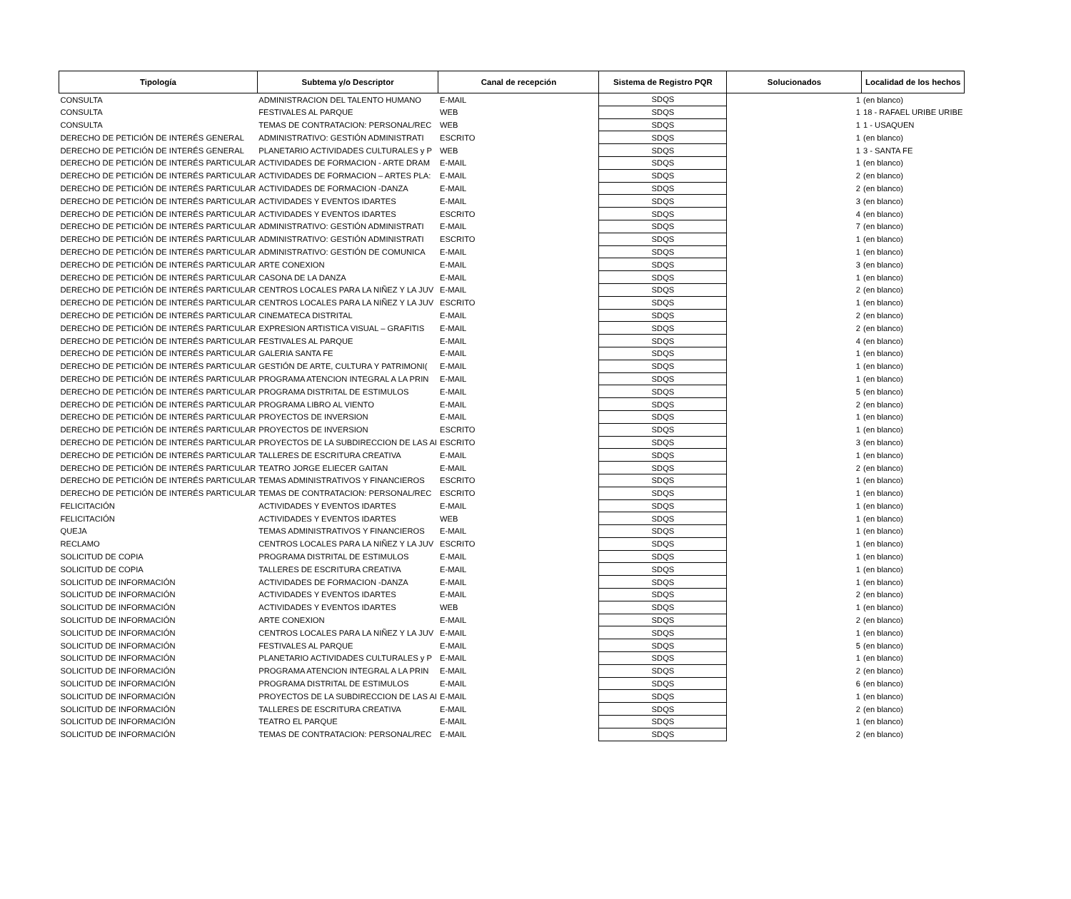| Tipología | Subtema y/o Descriptor | Canal de recepción | Sistema de Registro PQR | Solucionados | Localidad de los hechos |
| --- | --- | --- | --- | --- | --- |
| CONSULTA | ADMINISTRACION DEL TALENTO HUMANO | E-MAIL | SDQS | 1 | (en blanco) |
| CONSULTA | FESTIVALES AL PARQUE | WEB | SDQS | 1 | 18 - RAFAEL URIBE URIBE |
| CONSULTA | TEMAS DE CONTRATACION: PERSONAL/REC | WEB | SDQS | 1 | 1 - USAQUEN |
| DERECHO DE PETICIÓN DE INTERÉS GENERAL | ADMINISTRATIVO: GESTIÓN ADMINISTRATI | ESCRITO | SDQS | 1 | (en blanco) |
| DERECHO DE PETICIÓN DE INTERÉS GENERAL | PLANETARIO ACTIVIDADES CULTURALES y P | WEB | SDQS | 1 | 3 - SANTA FE |
| DERECHO DE PETICIÓN DE INTERÉS PARTICULAR | ACTIVIDADES DE FORMACION - ARTE DRAM | E-MAIL | SDQS | 1 | (en blanco) |
| DERECHO DE PETICIÓN DE INTERÉS PARTICULAR | ACTIVIDADES DE FORMACION – ARTES PLA: | E-MAIL | SDQS | 2 | (en blanco) |
| DERECHO DE PETICIÓN DE INTERÉS PARTICULAR | ACTIVIDADES DE FORMACION -DANZA | E-MAIL | SDQS | 2 | (en blanco) |
| DERECHO DE PETICIÓN DE INTERÉS PARTICULAR | ACTIVIDADES Y EVENTOS IDARTES | E-MAIL | SDQS | 3 | (en blanco) |
| DERECHO DE PETICIÓN DE INTERÉS PARTICULAR | ACTIVIDADES Y EVENTOS IDARTES | ESCRITO | SDQS | 4 | (en blanco) |
| DERECHO DE PETICIÓN DE INTERÉS PARTICULAR | ADMINISTRATIVO: GESTIÓN ADMINISTRATI | E-MAIL | SDQS | 7 | (en blanco) |
| DERECHO DE PETICIÓN DE INTERÉS PARTICULAR | ADMINISTRATIVO: GESTIÓN ADMINISTRATI | ESCRITO | SDQS | 1 | (en blanco) |
| DERECHO DE PETICIÓN DE INTERÉS PARTICULAR | ADMINISTRATIVO: GESTIÓN DE COMUNICA | E-MAIL | SDQS | 1 | (en blanco) |
| DERECHO DE PETICIÓN DE INTERÉS PARTICULAR | ARTE CONEXION | E-MAIL | SDQS | 3 | (en blanco) |
| DERECHO DE PETICIÓN DE INTERÉS PARTICULAR | CASONA DE LA DANZA | E-MAIL | SDQS | 1 | (en blanco) |
| DERECHO DE PETICIÓN DE INTERÉS PARTICULAR | CENTROS LOCALES PARA LA NIÑEZ Y LA JUV | E-MAIL | SDQS | 2 | (en blanco) |
| DERECHO DE PETICIÓN DE INTERÉS PARTICULAR | CENTROS LOCALES PARA LA NIÑEZ Y LA JUV | ESCRITO | SDQS | 1 | (en blanco) |
| DERECHO DE PETICIÓN DE INTERÉS PARTICULAR | CINEMATECA DISTRITAL | E-MAIL | SDQS | 2 | (en blanco) |
| DERECHO DE PETICIÓN DE INTERÉS PARTICULAR | EXPRESION ARTISTICA VISUAL – GRAFITIS | E-MAIL | SDQS | 2 | (en blanco) |
| DERECHO DE PETICIÓN DE INTERÉS PARTICULAR | FESTIVALES AL PARQUE | E-MAIL | SDQS | 4 | (en blanco) |
| DERECHO DE PETICIÓN DE INTERÉS PARTICULAR | GALERIA SANTA FE | E-MAIL | SDQS | 1 | (en blanco) |
| DERECHO DE PETICIÓN DE INTERÉS PARTICULAR | GESTIÓN DE ARTE, CULTURA Y PATRIMONI( | E-MAIL | SDQS | 1 | (en blanco) |
| DERECHO DE PETICIÓN DE INTERÉS PARTICULAR | PROGRAMA ATENCION INTEGRAL A LA PRIN | E-MAIL | SDQS | 1 | (en blanco) |
| DERECHO DE PETICIÓN DE INTERÉS PARTICULAR | PROGRAMA DISTRITAL DE ESTIMULOS | E-MAIL | SDQS | 5 | (en blanco) |
| DERECHO DE PETICIÓN DE INTERÉS PARTICULAR | PROGRAMA LIBRO AL VIENTO | E-MAIL | SDQS | 2 | (en blanco) |
| DERECHO DE PETICIÓN DE INTERÉS PARTICULAR | PROYECTOS DE INVERSION | E-MAIL | SDQS | 1 | (en blanco) |
| DERECHO DE PETICIÓN DE INTERÉS PARTICULAR | PROYECTOS DE INVERSION | ESCRITO | SDQS | 1 | (en blanco) |
| DERECHO DE PETICIÓN DE INTERÉS PARTICULAR | PROYECTOS DE LA SUBDIRECCION DE LAS AI | ESCRITO | SDQS | 3 | (en blanco) |
| DERECHO DE PETICIÓN DE INTERÉS PARTICULAR | TALLERES DE ESCRITURA CREATIVA | E-MAIL | SDQS | 1 | (en blanco) |
| DERECHO DE PETICIÓN DE INTERÉS PARTICULAR | TEATRO JORGE ELIECER GAITAN | E-MAIL | SDQS | 2 | (en blanco) |
| DERECHO DE PETICIÓN DE INTERÉS PARTICULAR | TEMAS ADMINISTRATIVOS Y FINANCIEROS | ESCRITO | SDQS | 1 | (en blanco) |
| DERECHO DE PETICIÓN DE INTERÉS PARTICULAR | TEMAS DE CONTRATACION: PERSONAL/REC | ESCRITO | SDQS | 1 | (en blanco) |
| FELICITACIÓN | ACTIVIDADES Y EVENTOS IDARTES | E-MAIL | SDQS | 1 | (en blanco) |
| FELICITACIÓN | ACTIVIDADES Y EVENTOS IDARTES | WEB | SDQS | 1 | (en blanco) |
| QUEJA | TEMAS ADMINISTRATIVOS Y FINANCIEROS | E-MAIL | SDQS | 1 | (en blanco) |
| RECLAMO | CENTROS LOCALES PARA LA NIÑEZ Y LA JUV | ESCRITO | SDQS | 1 | (en blanco) |
| SOLICITUD DE COPIA | PROGRAMA DISTRITAL DE ESTIMULOS | E-MAIL | SDQS | 1 | (en blanco) |
| SOLICITUD DE COPIA | TALLERES DE ESCRITURA CREATIVA | E-MAIL | SDQS | 1 | (en blanco) |
| SOLICITUD DE INFORMACIÓN | ACTIVIDADES DE FORMACION -DANZA | E-MAIL | SDQS | 1 | (en blanco) |
| SOLICITUD DE INFORMACIÓN | ACTIVIDADES Y EVENTOS IDARTES | E-MAIL | SDQS | 2 | (en blanco) |
| SOLICITUD DE INFORMACIÓN | ACTIVIDADES Y EVENTOS IDARTES | WEB | SDQS | 1 | (en blanco) |
| SOLICITUD DE INFORMACIÓN | ARTE CONEXION | E-MAIL | SDQS | 2 | (en blanco) |
| SOLICITUD DE INFORMACIÓN | CENTROS LOCALES PARA LA NIÑEZ Y LA JUV | E-MAIL | SDQS | 1 | (en blanco) |
| SOLICITUD DE INFORMACIÓN | FESTIVALES AL PARQUE | E-MAIL | SDQS | 5 | (en blanco) |
| SOLICITUD DE INFORMACIÓN | PLANETARIO ACTIVIDADES CULTURALES y P | E-MAIL | SDQS | 1 | (en blanco) |
| SOLICITUD DE INFORMACIÓN | PROGRAMA ATENCION INTEGRAL A LA PRIN | E-MAIL | SDQS | 2 | (en blanco) |
| SOLICITUD DE INFORMACIÓN | PROGRAMA DISTRITAL DE ESTIMULOS | E-MAIL | SDQS | 6 | (en blanco) |
| SOLICITUD DE INFORMACIÓN | PROYECTOS DE LA SUBDIRECCION DE LAS AI | E-MAIL | SDQS | 1 | (en blanco) |
| SOLICITUD DE INFORMACIÓN | TALLERES DE ESCRITURA CREATIVA | E-MAIL | SDQS | 2 | (en blanco) |
| SOLICITUD DE INFORMACIÓN | TEATRO EL PARQUE | E-MAIL | SDQS | 1 | (en blanco) |
| SOLICITUD DE INFORMACIÓN | TEMAS DE CONTRATACION: PERSONAL/REC | E-MAIL | SDQS | 2 | (en blanco) |